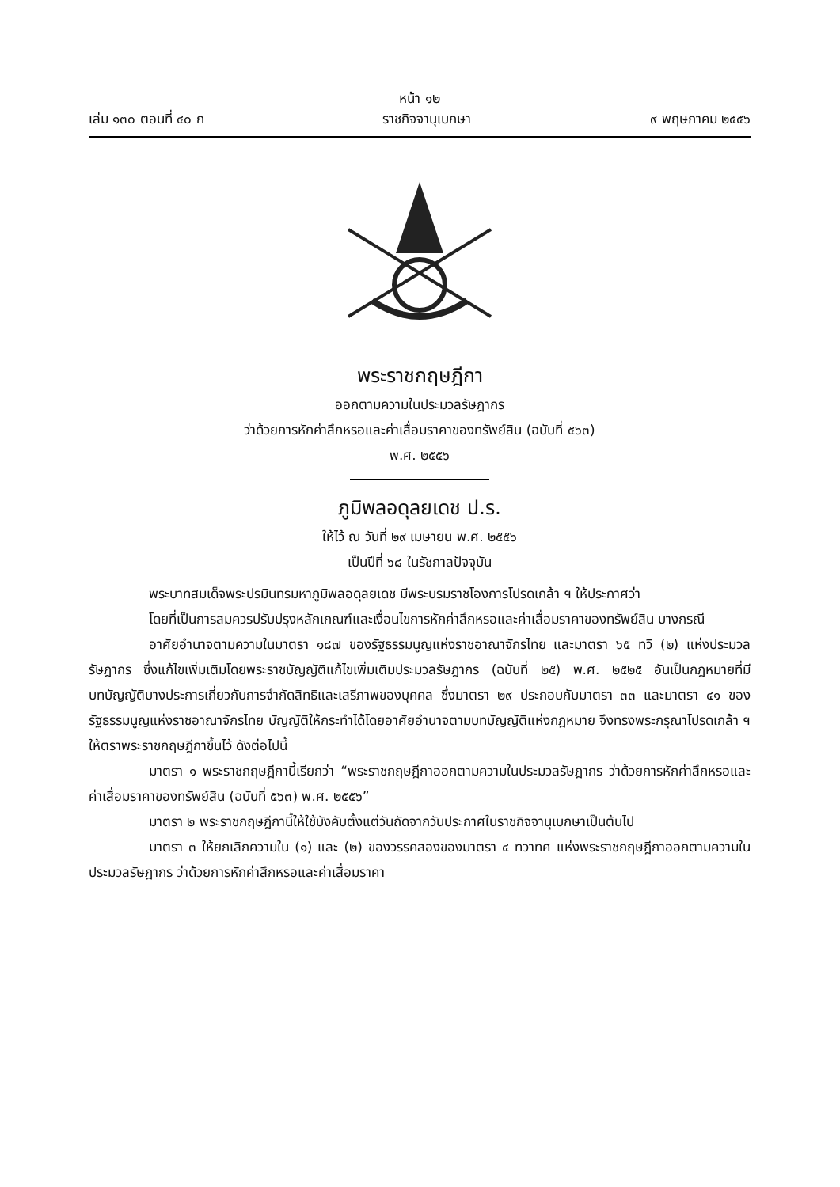หน้า ๑๒
เล่ม ๑๓๐ ตอนที่ ๔๐ ก ราชกิจจานุเบกษา ๙ พฤษภาคม ๒๕๕๖
พระราชกฤษฎีกา
ออกตามความในประมวลรัษฎากร
ว่าด้วยการหักค่าสึกหรอและค่าเสื่อมราคาของทรัพย์สิน (ฉบับที่ ๕๖๓)
พ.ศ. ๒๕๕๖
ภูมิพลอดุลยเดช ป.ร.
ให้ไว้ ณ วันที่ ๒๙ เมษายน พ.ศ. ๒๕๕๖
เป็นปีที่ ๖๘ ในรัชกาลปัจจุบัน
พระบาทสมเด็จพระปรมินทรมหาภูมิพลอดุลยเดช มีพระบรมราชโองการโปรดเกล้า ฯ ให้ประกาศว่า
โดยที่เป็นการสมควรปรับปรุงหลักเกณฑ์และเงื่อนไขการหักค่าสึกหรอและค่าเสื่อมราคาของทรัพย์สิน บางกรณี
อาศัยอำนาจตามความในมาตรา ๑๘๗ ของรัฐธรรมนูญแห่งราชอาณาจักรไทย และมาตรา ๖๕ ทวิ (๒) แห่งประมวลรัษฎากร ซึ่งแก้ไขเพิ่มเติมโดยพระราชบัญญัติแก้ไขเพิ่มเติมประมวลรัษฎากร (ฉบับที่ ๒๕) พ.ศ. ๒๕๒๕ อันเป็นกฎหมายที่มีบทบัญญัติบางประการเกี่ยวกับการจำกัดสิทธิและเสรีภาพของบุคคล ซึ่งมาตรา ๒๙ ประกอบกับมาตรา ๓๓ และมาตรา ๔๑ ของรัฐธรรมนูญแห่งราชอาณาจักรไทย บัญญัติให้กระทำได้โดยอาศัยอำนาจตามบทบัญญัติแห่งกฎหมาย จึงทรงพระกรุณาโปรดเกล้า ฯ ให้ตราพระราชกฤษฎีกาขึ้นไว้ ดังต่อไปนี้
มาตรา ๑ พระราชกฤษฎีกานี้เรียกว่า “พระราชกฤษฎีกาออกตามความในประมวลรัษฎากร ว่าด้วยการหักค่าสึกหรอและค่าเสื่อมราคาของทรัพย์สิน (ฉบับที่ ๕๖๓) พ.ศ. ๒๕๕๖”
มาตรา ๒ พระราชกฤษฎีกานี้ให้ใช้บังคับตั้งแต่วันถัดจากวันประกาศในราชกิจจานุเบกษาเป็นต้นไป
มาตรา ๓ ให้ยกเลิกความใน (๑) และ (๒) ของวรรคสองของมาตรา ๔ ทวาทศ แห่งพระราชกฤษฎีกาออกตามความในประมวลรัษฎากร ว่าด้วยการหักค่าสึกหรอและค่าเสื่อมราคา